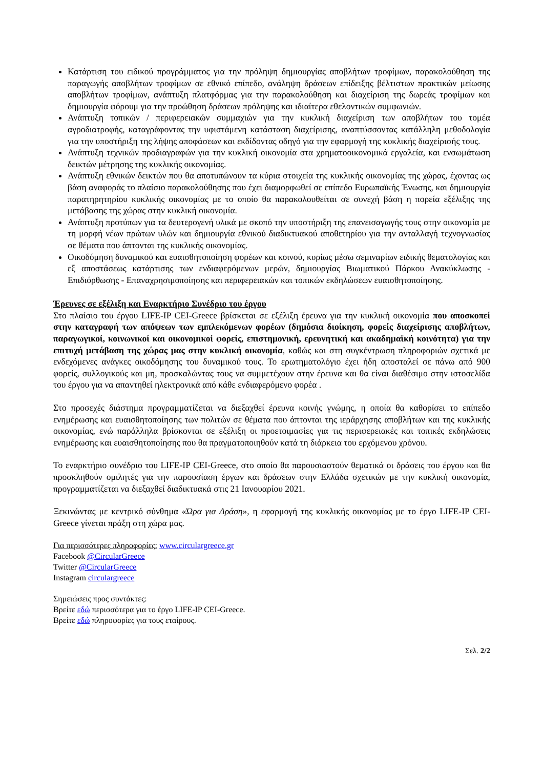Κατάρτιση του ειδικού προγράμματος για την πρόληψη δημιουργίας αποβλήτων τροφίμων, παρακολούθηση της παραγωγής αποβλήτων τροφίμων σε εθνικό επίπεδο, ανάληψη δράσεων επίδειξης βέλτιστων πρακτικών μείωσης αποβλήτων τροφίμων, ανάπτυξη πλατφόρμας για την παρακολούθηση και διαχείριση της δωρεάς τροφίμων και δημιουργία φόρουμ για την προώθηση δράσεων πρόληψης και ιδιαίτερα εθελοντικών συμφωνιών.
Ανάπτυξη τοπικών / περιφερειακών συμμαχιών για την κυκλική διαχείριση των αποβλήτων του τομέα αγροδιατροφής, καταγράφοντας την υφιστάμενη κατάσταση διαχείρισης, αναπτύσσοντας κατάλληλη μεθοδολογία για την υποστήριξη της λήψης αποφάσεων και εκδίδοντας οδηγό για την εφαρμογή της κυκλικής διαχείρισής τους.
Ανάπτυξη τεχνικών προδιαγραφών για την κυκλική οικονομία στα χρηματοοικονομικά εργαλεία, και ενσωμάτωση δεικτών μέτρησης της κυκλικής οικονομίας.
Ανάπτυξη εθνικών δεικτών που θα αποτυπώνουν τα κύρια στοιχεία της κυκλικής οικονομίας της χώρας, έχοντας ως βάση αναφοράς το πλαίσιο παρακολούθησης που έχει διαμορφωθεί σε επίπεδο Ευρωπαϊκής Ένωσης, και δημιουργία παρατηρητηρίου κυκλικής οικονομίας με το οποίο θα παρακολουθείται σε συνεχή βάση η πορεία εξέλιξης της μετάβασης της χώρας στην κυκλική οικονομία.
Ανάπτυξη προτύπων για τα δευτερογενή υλικά με σκοπό την υποστήριξη της επανεισαγωγής τους στην οικονομία με τη μορφή νέων πρώτων υλών και δημιουργία εθνικού διαδικτυακού αποθετηρίου για την ανταλλαγή τεχνογνωσίας σε θέματα που άπτονται της κυκλικής οικονομίας.
Οικοδόμηση δυναμικού και ευαισθητοποίηση φορέων και κοινού, κυρίως μέσω σεμιναρίων ειδικής θεματολογίας και εξ αποστάσεως κατάρτισης των ενδιαφερόμενων μερών, δημιουργίας Βιωματικού Πάρκου Ανακύκλωσης - Επιδιόρθωσης - Επαναχρησιμοποίησης και περιφερειακών και τοπικών εκδηλώσεων ευαισθητοποίησης.
Έρευνες σε εξέλιξη και Εναρκτήριο Συνέδριο του έργου
Στο πλαίσιο του έργου LIFE-IP CEI-Greece βρίσκεται σε εξέλιξη έρευνα για την κυκλική οικονομία που αποσκοπεί στην καταγραφή των απόψεων των εμπλεκόμενων φορέων (δημόσια διοίκηση, φορείς διαχείρισης αποβλήτων, παραγωγικοί, κοινωνικοί και οικονομικοί φορείς, επιστημονική, ερευνητική και ακαδημαϊκή κοινότητα) για την επιτυχή μετάβαση της χώρας μας στην κυκλική οικονομία, καθώς και στη συγκέντρωση πληροφοριών σχετικά με ενδεχόμενες ανάγκες οικοδόμησης του δυναμικού τους. Το ερωτηματολόγιο έχει ήδη αποσταλεί σε πάνω από 900 φορείς, συλλογικούς και μη, προσκαλώντας τους να συμμετέχουν στην έρευνα και θα είναι διαθέσιμο στην ιστοσελίδα του έργου για να απαντηθεί ηλεκτρονικά από κάθε ενδιαφερόμενο φορέα .
Στο προσεχές διάστημα προγραμματίζεται να διεξαχθεί έρευνα κοινής γνώμης, η οποία θα καθορίσει το επίπεδο ενημέρωσης και ευαισθητοποίησης των πολιτών σε θέματα που άπτονται της ιεράρχησης αποβλήτων και της κυκλικής οικονομίας, ενώ παράλληλα βρίσκονται σε εξέλιξη οι προετοιμασίες για τις περιφερειακές και τοπικές εκδηλώσεις ενημέρωσης και ευαισθητοποίησης που θα πραγματοποιηθούν κατά τη διάρκεια του ερχόμενου χρόνου.
Το εναρκτήριο συνέδριο του LIFE-IP CEI-Greece, στο οποίο θα παρουσιαστούν θεματικά οι δράσεις του έργου και θα προσκληθούν ομιλητές για την παρουσίαση έργων και δράσεων στην Ελλάδα σχετικών με την κυκλική οικονομία, προγραμματίζεται να διεξαχθεί διαδικτυακά στις 21 Ιανουαρίου 2021.
Ξεκινώντας με κεντρικό σύνθημα «Ώρα για Δράση», η εφαρμογή της κυκλικής οικονομίας με το έργο LIFE-IP CEI-Greece γίνεται πράξη στη χώρα μας.
Για περισσότερες πληροφορίες: www.circulargreece.gr
Facebook @CircularGreece
Twitter @CircularGreece
Instagram circulargreece
Σημειώσεις προς συντάκτες:
Βρείτε εδώ περισσότερα για το έργο LIFE-IP CEI-Greece.
Βρείτε εδώ πληροφορίες για τους εταίρους.
Σελ. 2/2